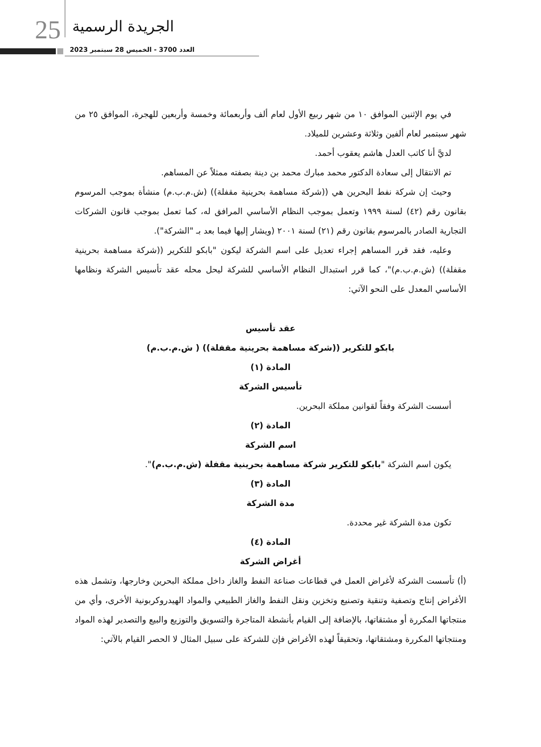25 الجريدة الرسمية
العدد 3700 - الخميس 28 سبتمبر 2023
في يوم الإثنين الموافق ١٠ من شهر ربيع الأول لعام ألف وأربعمائة وخمسة وأربعين للهجرة، الموافق ٢٥ من شهر سبتمبر لعام ألفين وثلاثة وعشرين للميلاد.
لديَّ أنا كاتب العدل هاشم يعقوب أحمد.
تم الانتقال إلى سعادة الدكتور محمد مبارك محمد بن دينة بصفته ممثلاً عن المساهم.
وحيث إن شركة نفط البحرين هي ((شركة مساهمة بحرينية مقفلة)) (ش.م.ب.م) منشأة بموجب المرسوم بقانون رقم (٤٢) لسنة ١٩٩٩ وتعمل بموجب النظام الأساسي المرافق له، كما تعمل بموجب قانون الشركات التجارية الصادر بالمرسوم بقانون رقم (٢١) لسنة ٢٠٠١ (ويشار إليها فيما بعد بـ "الشركة").
وعليه، فقد قرر المساهم إجراء تعديل على اسم الشركة ليكون "بابكو للتكرير ((شركة مساهمة بحرينية مقفلة)) (ش.م.ب.م)"، كما قرر استبدال النظام الأساسي للشركة ليحل محله عقد تأسيس الشركة ونظامها الأساسي المعدل على النحو الآتي:
عقد تأسيس
بابكو للتكرير ((شركة مساهمة بحرينية مقفلة)) ( ش.م.ب.م)
المادة (١)
تأسيس الشركة
أسست الشركة وفقاً لقوانين مملكة البحرين.
المادة (٢)
اسم الشركة
يكون اسم الشركة "بابكو للتكرير شركة مساهمة بحرينية مقفلة (ش.م.ب.م)".
المادة (٣)
مدة الشركة
تكون مدة الشركة غير محددة.
المادة (٤)
أغراض الشركة
(أ) تأسست الشركة لأغراض العمل في قطاعات صناعة النفط والغاز داخل مملكة البحرين وخارجها، وتشمل هذه الأغراض إنتاج وتصفية وتنقية وتصنيع وتخزين ونقل النفط والغاز الطبيعي والمواد الهيدروكربونية الأخرى، وأي من منتجاتها المكررة أو مشتقاتها، بالإضافة إلى القيام بأنشطة المتاجرة والتسويق والتوزيع والبيع والتصدير لهذه المواد ومنتجاتها المكررة ومشتقاتها، وتحقيقاً لهذه الأغراض فإن للشركة على سبيل المثال لا الحصر القيام بالآتي: